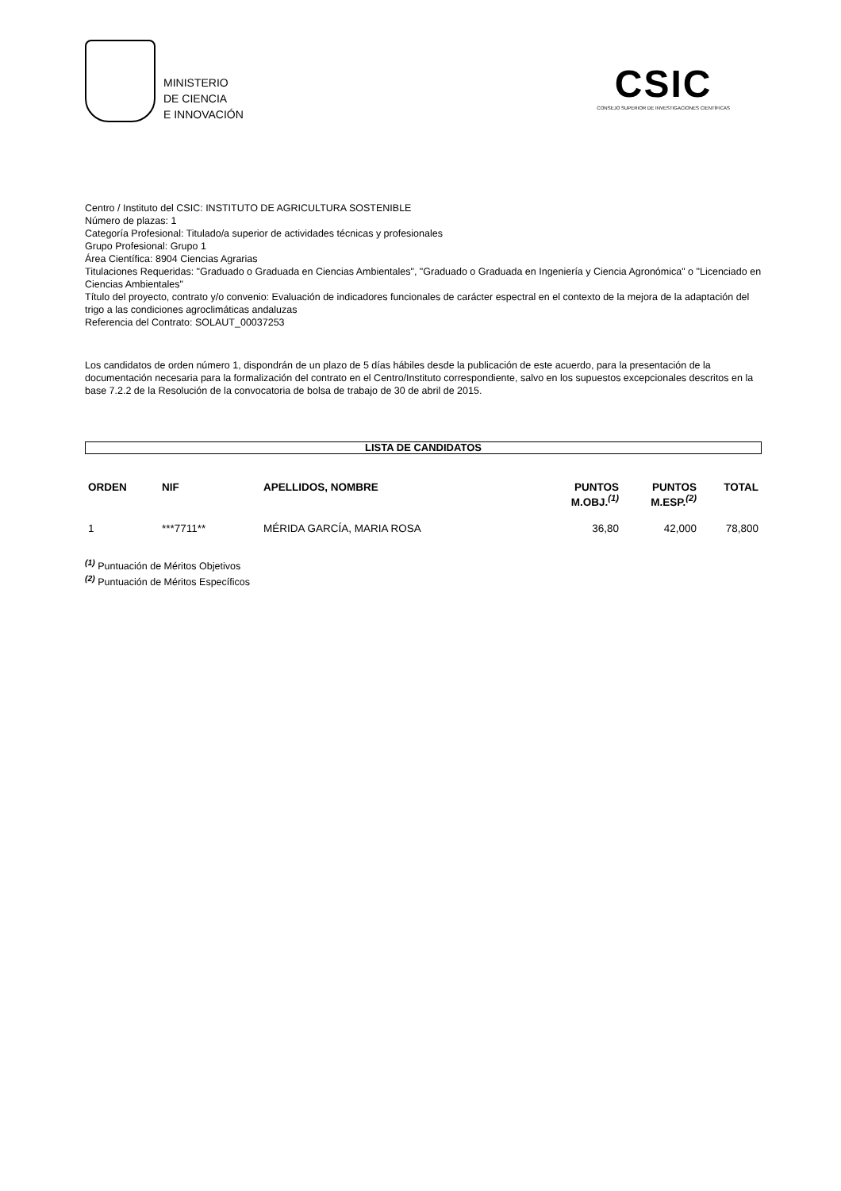MINISTERIO
DE CIENCIA
E INNOVACIÓN
CSIC
CONSEJO SUPERIOR DE INVESTIGACIONES CIENTÍFICAS
Centro / Instituto del CSIC: INSTITUTO DE AGRICULTURA SOSTENIBLE
Número de plazas: 1
Categoría Profesional: Titulado/a superior de actividades técnicas y profesionales
Grupo Profesional: Grupo 1
Área Científica: 8904 Ciencias Agrarias
Titulaciones Requeridas: "Graduado o Graduada en Ciencias Ambientales", "Graduado o Graduada en Ingeniería y Ciencia Agronómica" o "Licenciado en Ciencias Ambientales"
Título del proyecto, contrato y/o convenio: Evaluación de indicadores funcionales de carácter espectral en el contexto de la mejora de la adaptación del trigo a las condiciones agroclimáticas andaluzas
Referencia del Contrato: SOLAUT_00037253
Los candidatos de orden número 1, dispondrán de un plazo de 5 días hábiles desde la publicación de este acuerdo, para la presentación de la documentación necesaria para la formalización del contrato en el Centro/Instituto correspondiente, salvo en los supuestos excepcionales descritos en la base 7.2.2 de la Resolución de la convocatoria de bolsa de trabajo de 30 de abril de 2015.
LISTA DE CANDIDATOS
| ORDEN | NIF | APELLIDOS, NOMBRE | PUNTOS M.OBJ.<sup>(1)</sup> | PUNTOS M.ESP.<sup>(2)</sup> | TOTAL |
| --- | --- | --- | --- | --- | --- |
| 1 | ***7711** | MÉRIDA GARCÍA, MARIA ROSA | 36,80 | 42,000 | 78,800 |
<sup>(1)</sup> Puntuación de Méritos Objetivos
<sup>(2)</sup> Puntuación de Méritos Específicos